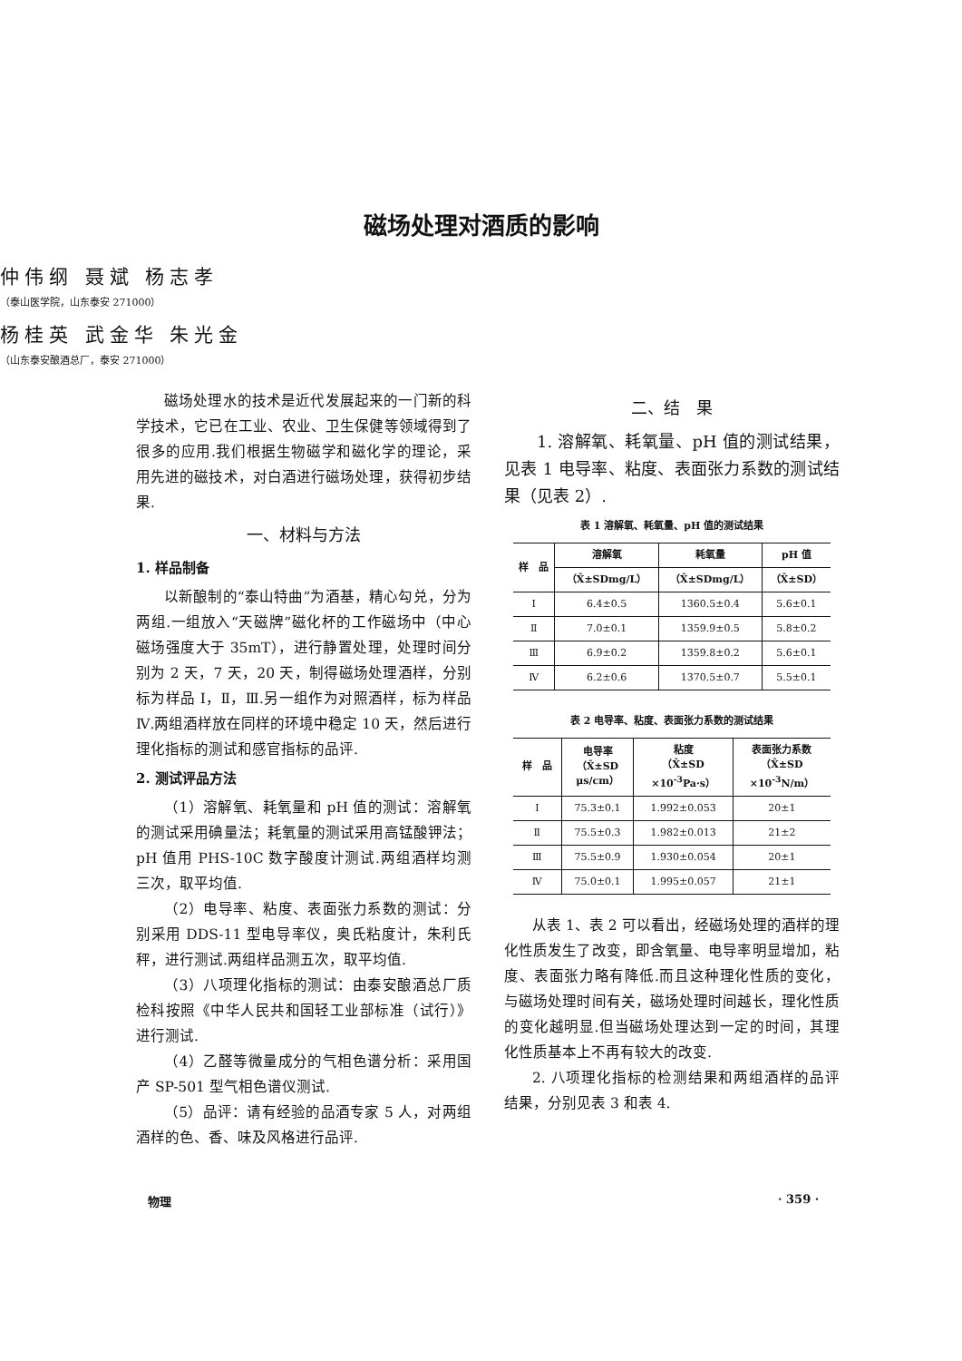磁场处理对酒质的影响
仲伟纲 聂斌 杨志孝
（泰山医学院，山东泰安 271000）
杨桂英 武金华 朱光金
（山东泰安酿酒总厂，泰安 271000）
磁场处理水的技术是近代发展起来的一门新的科学技术，它已在工业、农业、卫生保健等领域得到了很多的应用.我们根据生物磁学和磁化学的理论，采用先进的磁技术，对白酒进行磁场处理，获得初步结果.
一、材料与方法
1. 样品制备
以新酿制的“泰山特曲”为酒基，精心勾兑，分为两组.一组放入“天磁牌”磁化杯的工作磁场中（中心磁场强度大于 35mT），进行静置处理，处理时间分别为 2 天，7 天，20 天，制得磁场处理酒样，分别标为样品 Ⅰ，Ⅱ，Ⅲ.另一组作为对照酒样，标为样品 Ⅳ.两组酒样放在同样的环境中稳定 10 天，然后进行理化指标的测试和感官指标的品评.
2. 测试评品方法
（1）溶解氧、耗氧量和 pH 值的测试：溶解氧的测试采用碘量法；耗氧量的测试采用高锰酸钾法；pH 值用 PHS-10C 数字酸度计测试.两组酒样均测三次，取平均值.
（2）电导率、粘度、表面张力系数的测试：分别采用 DDS-11 型电导率仪，奥氏粘度计，朱利氏秤，进行测试.两组样品测五次，取平均值.
（3）八项理化指标的测试：由泰安酿酒总厂质检科按照《中华人民共和国轻工业部标准（试行）》进行测试.
（4）乙醛等微量成分的气相色谱分析：采用国产 SP-501 型气相色谱仪测试.
（5）品评：请有经验的品酒专家 5 人，对两组酒样的色、香、味及风格进行品评.
二、结　果
1. 溶解氧、耗氧量、pH 值的测试结果，见表 1 电导率、粘度、表面张力系数的测试结果（见表 2）.
表 1 溶解氧、耗氧量、pH 值的测试结果
| 样 品 | 溶解氧 | 耗氧量 | pH 值 |
| --- | --- | --- | --- |
| | （X̄±SDmg/L） | （X̄±SDmg/L） | （X̄±SD） |
| Ⅰ | 6.4±0.5 | 1360.5±0.4 | 5.6±0.1 |
| Ⅱ | 7.0±0.1 | 1359.9±0.5 | 5.8±0.2 |
| Ⅲ | 6.9±0.2 | 1359.8±0.2 | 5.6±0.1 |
| Ⅳ | 6.2±0.6 | 1370.5±0.7 | 5.5±0.1 |
表 2 电导率、粘度、表面张力系数的测试结果
| 样 品 | 电导率 （X̄±SD μs/cm） | 粘度 （X̄±SD ×10<sup>-3</sup>Pa·s） | 表面张力系数 （X̄±SD ×10<sup>-3</sup>N/m） |
| --- | --- | --- | --- |
| Ⅰ | 75.3±0.1 | 1.992±0.053 | 20±1 |
| Ⅱ | 75.5±0.3 | 1.982±0.013 | 21±2 |
| Ⅲ | 75.5±0.9 | 1.930±0.054 | 20±1 |
| Ⅳ | 75.0±0.1 | 1.995±0.057 | 21±1 |
从表 1、表 2 可以看出，经磁场处理的酒样的理化性质发生了改变，即含氧量、电导率明显增加，粘度、表面张力略有降低.而且这种理化性质的变化，与磁场处理时间有关，磁场处理时间越长，理化性质的变化越明显.但当磁场处理达到一定的时间，其理化性质基本上不再有较大的改变.
2. 八项理化指标的检测结果和两组酒样的品评结果，分别见表 3 和表 4.
物理 · 359 ·